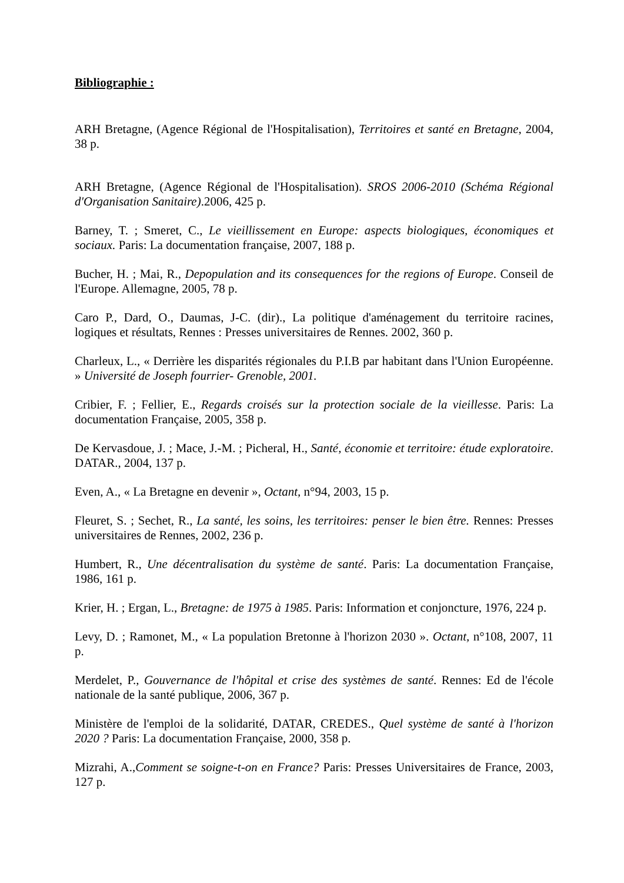Bibliographie :
ARH Bretagne, (Agence Régional de l'Hospitalisation), Territoires et santé en Bretagne, 2004, 38 p.
ARH Bretagne, (Agence Régional de l'Hospitalisation). SROS 2006-2010 (Schéma Régional d'Organisation Sanitaire).2006, 425 p.
Barney, T. ; Smeret, C., Le vieillissement en Europe: aspects biologiques, économiques et sociaux. Paris: La documentation française, 2007, 188 p.
Bucher, H. ; Mai, R., Depopulation and its consequences for the regions of Europe. Conseil de l'Europe. Allemagne, 2005, 78 p.
Caro P., Dard, O., Daumas, J-C. (dir)., La politique d'aménagement du territoire racines, logiques et résultats, Rennes : Presses universitaires de Rennes. 2002, 360 p.
Charleux, L., « Derrière les disparités régionales du P.I.B par habitant dans l'Union Européenne. » Université de Joseph fourrier- Grenoble, 2001.
Cribier, F. ; Fellier, E., Regards croisés sur la protection sociale de la vieillesse. Paris: La documentation Française, 2005, 358 p.
De Kervasdoue, J. ; Mace, J.-M. ; Picheral, H., Santé, économie et territoire: étude exploratoire. DATAR., 2004, 137 p.
Even, A., « La Bretagne en devenir », Octant, n°94, 2003, 15 p.
Fleuret, S. ; Sechet, R., La santé, les soins, les territoires: penser le bien être. Rennes: Presses universitaires de Rennes, 2002, 236 p.
Humbert, R., Une décentralisation du système de santé. Paris: La documentation Française, 1986, 161 p.
Krier, H. ; Ergan, L., Bretagne: de 1975 à 1985. Paris: Information et conjoncture, 1976, 224 p.
Levy, D. ; Ramonet, M., « La population Bretonne à l'horizon 2030 ». Octant, n°108, 2007, 11 p.
Merdelet, P., Gouvernance de l'hôpital et crise des systèmes de santé. Rennes: Ed de l'école nationale de la santé publique, 2006, 367 p.
Ministère de l'emploi de la solidarité, DATAR, CREDES., Quel système de santé à l'horizon 2020 ? Paris: La documentation Française, 2000, 358 p.
Mizrahi, A.,Comment se soigne-t-on en France? Paris: Presses Universitaires de France, 2003, 127 p.